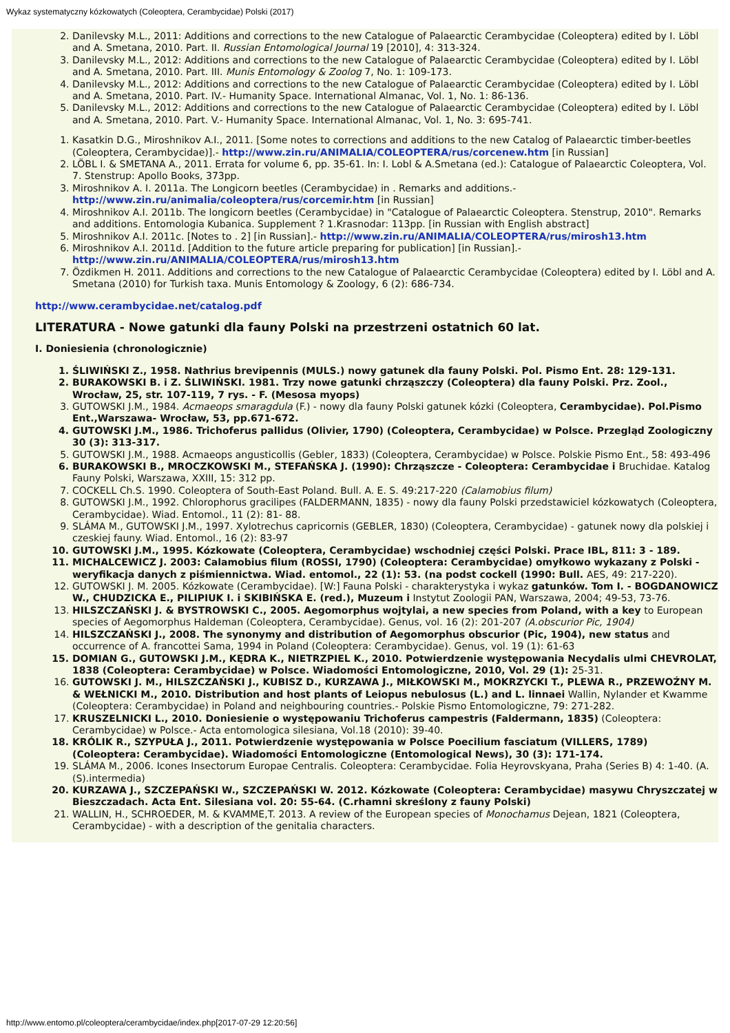Wykaz systematyczny kózkowatych (Coleoptera, Cerambycidae) Polski (2017)
2. Danilevsky M.L., 2011: Additions and corrections to the new Catalogue of Palaearctic Cerambycidae (Coleoptera) edited by I. Löbl and A. Smetana, 2010. Part. II. Russian Entomological Journal 19 [2010], 4: 313-324.
3. Danilevsky M.L., 2012: Additions and corrections to the new Catalogue of Palaearctic Cerambycidae (Coleoptera) edited by I. Löbl and A. Smetana, 2010. Part. III. Munis Entomology & Zoolog 7, No. 1: 109-173.
4. Danilevsky M.L., 2012: Additions and corrections to the new Catalogue of Palaearctic Cerambycidae (Coleoptera) edited by I. Löbl and A. Smetana, 2010. Part. IV.- Humanity Space. International Almanac, Vol. 1, No. 1: 86-136.
5. Danilevsky M.L., 2012: Additions and corrections to the new Catalogue of Palaearctic Cerambycidae (Coleoptera) edited by I. Löbl and A. Smetana, 2010. Part. V.- Humanity Space. International Almanac, Vol. 1, No. 3: 695-741.
1. Kasatkin D.G., Miroshnikov A.I., 2011. [Some notes to corrections and additions to the new Catalog of Palaearctic timber-beetles (Coleoptera, Cerambycidae)].- http://www.zin.ru/ANIMALIA/COLEOPTERA/rus/corcenew.htm [in Russian]
2. LÖBL I. & SMETANA A., 2011. Errata for volume 6, pp. 35-61. In: I. Lobl & A.Smetana (ed.): Catalogue of Palaearctic Coleoptera, Vol. 7. Stenstrup: Apollo Books, 373pp.
3. Miroshnikov A. I. 2011a. The Longicorn beetles (Cerambycidae) in . Remarks and additions.- http://www.zin.ru/animalia/coleoptera/rus/corcemir.htm [in Russian]
4. Miroshnikov A.I. 2011b. The longicorn beetles (Cerambycidae) in "Catalogue of Palaearctic Coleoptera. Stenstrup, 2010". Remarks and additions. Entomologia Kubanica. Supplement ? 1.Krasnodar: 113pp. [in Russian with English abstract]
5. Miroshnikov A.I. 2011c. [Notes to . 2] [in Russian].- http://www.zin.ru/ANIMALIA/COLEOPTERA/rus/mirosh13.htm
6. Miroshnikov A.I. 2011d. [Addition to the future article preparing for publication] [in Russian].- http://www.zin.ru/ANIMALIA/COLEOPTERA/rus/mirosh13.htm
7. Özdikmen H. 2011. Additions and corrections to the new Catalogue of Palaearctic Cerambycidae (Coleoptera) edited by I. Löbl and A. Smetana (2010) for Turkish taxa. Munis Entomology & Zoology, 6 (2): 686-734.
http://www.cerambycidae.net/catalog.pdf
LITERATURA - Nowe gatunki dla fauny Polski na przestrzeni ostatnich 60 lat.
I. Doniesienia (chronologicznie)
1. ŚLIWIŃSKI Z., 1958. Nathrius brevipennis (MULS.) nowy gatunek dla fauny Polski. Pol. Pismo Ent. 28: 129-131.
2. BURAKOWSKI B. i Z. ŚLIWIŃSKI. 1981. Trzy nowe gatunki chrząszczy (Coleoptera) dla fauny Polski. Prz. Zool., Wrocław, 25, str. 107-119, 7 rys. - F. (Mesosa myops)
3. GUTOWSKI J.M., 1984. Acmaeops smaragdula (F.) - nowy dla fauny Polski gatunek kózki (Coleoptera, Cerambycidae). Pol.Pismo Ent.,Warszawa- Wrocław, 53, pp.671-672.
4. GUTOWSKI J.M., 1986. Trichoferus pallidus (Olivier, 1790) (Coleoptera, Cerambycidae) w Polsce. Przegląd Zoologiczny 30 (3): 313-317.
5. GUTOWSKI J.M., 1988. Acmaeops angusticollis (Gebler, 1833) (Coleoptera, Cerambycidae) w Polsce. Polskie Pismo Ent., 58: 493-496
6. BURAKOWSKI B., MROCZKOWSKI M., STEFAŃSKA J. (1990): Chrząszcze - Coleoptera: Cerambycidae i Bruchidae. Katalog Fauny Polski, Warszawa, XXIII, 15: 312 pp.
7. COCKELL Ch.S. 1990. Coleoptera of South-East Poland. Bull. A. E. S. 49:217-220 (Calamobius filum)
8. GUTOWSKI J.M., 1992. Chlorophorus gracilipes (FALDERMANN, 1835) - nowy dla fauny Polski przedstawiciel kózkowatych (Coleoptera, Cerambycidae). Wiad. Entomol., 11 (2): 81- 88.
9. SLÁMA M., GUTOWSKI J.M., 1997. Xylotrechus capricornis (GEBLER, 1830) (Coleoptera, Cerambycidae) - gatunek nowy dla polskiej i czeskiej fauny. Wiad. Entomol., 16 (2): 83-97
10. GUTOWSKI J.M., 1995. Kózkowate (Coleoptera, Cerambycidae) wschodniej części Polski. Prace IBL, 811: 3 - 189.
11. MICHALCEWICZ J. 2003: Calamobius filum (ROSSI, 1790) (Coleoptera: Cerambycidae) omyłkowo wykazany z Polski - weryfikacja danych z piśmiennictwa. Wiad. entomol., 22 (1): 53. (na podst cockell (1990: Bull. AES, 49: 217-220).
12. GUTOWSKI J. M. 2005. Kózkowate (Cerambycidae). [W:] Fauna Polski - charakterystyka i wykaz gatunków. Tom I. - BOGDANOWICZ W., CHUDZICKA E., PILIPIUK I. i SKIBIŃSKA E. (red.), Muzeum i Instytut Zoologii PAN, Warszawa, 2004; 49-53, 73-76.
13. HILSZCZAŃSKI J. & BYSTROWSKI C., 2005. Aegomorphus wojtylai, a new species from Poland, with a key to European species of Aegomorphus Haldeman (Coleoptera, Cerambycidae). Genus, vol. 16 (2): 201-207 (A.obscurior Pic, 1904)
14. HILSZCZAŃSKI J., 2008. The synonymy and distribution of Aegomorphus obscurior (Pic, 1904), new status and occurrence of A. francottei Sama, 1994 in Poland (Coleoptera: Cerambycidae). Genus, vol. 19 (1): 61-63
15. DOMIAN G., GUTOWSKI J.M., KĘDRA K., NIETRZPIEL K., 2010. Potwierdzenie występowania Necydalis ulmi CHEVROLAT, 1838 (Coleoptera: Cerambycidae) w Polsce. Wiadomości Entomologiczne, 2010, Vol. 29 (1): 25-31.
16. GUTOWSKI J. M., HILSZCZAŃSKI J., KUBISZ D., KURZAWA J., MIŁKOWSKI M., MOKRZYCKI T., PLEWA R., PRZEWOŹNY M. & WEŁNICKI M., 2010. Distribution and host plants of Leiopus nebulosus (L.) and L. linnaei Wallin, Nylander et Kwamme (Coleoptera: Cerambycidae) in Poland and neighbouring countries.- Polskie Pismo Entomologiczne, 79: 271-282.
17. KRUSZELNICKI L., 2010. Doniesienie o występowaniu Trichoferus campestris (Faldermann, 1835) (Coleoptera: Cerambycidae) w Polsce.- Acta entomologica silesiana, Vol.18 (2010): 39-40.
18. KRÓLIK R., SZYPUŁA J., 2011. Potwierdzenie występowania w Polsce Poecilium fasciatum (VILLERS, 1789) (Coleoptera: Cerambycidae). Wiadomości Entomologiczne (Entomological News), 30 (3): 171-174.
19. SLÁMA M., 2006. Icones Insectorum Europae Centralis. Coleoptera: Cerambycidae. Folia Heyrovskyana, Praha (Series B) 4: 1-40. (A.(S).intermedia)
20. KURZAWA J., SZCZEPAŃSKI W., SZCZEPAŃSKI W. 2012. Kózkowate (Coleoptera: Cerambycidae) masywu Chryszczatej w Bieszczadach. Acta Ent. Silesiana vol. 20: 55-64. (C.rhamni skreślony z fauny Polski)
21. WALLIN, H., SCHROEDER, M. & KVAMME,T. 2013. A review of the European species of Monochamus Dejean, 1821 (Coleoptera, Cerambycidae) - with a description of the genitalia characters.
http://www.entomo.pl/coleoptera/cerambycidae/index.php[2017-07-29 12:20:56]